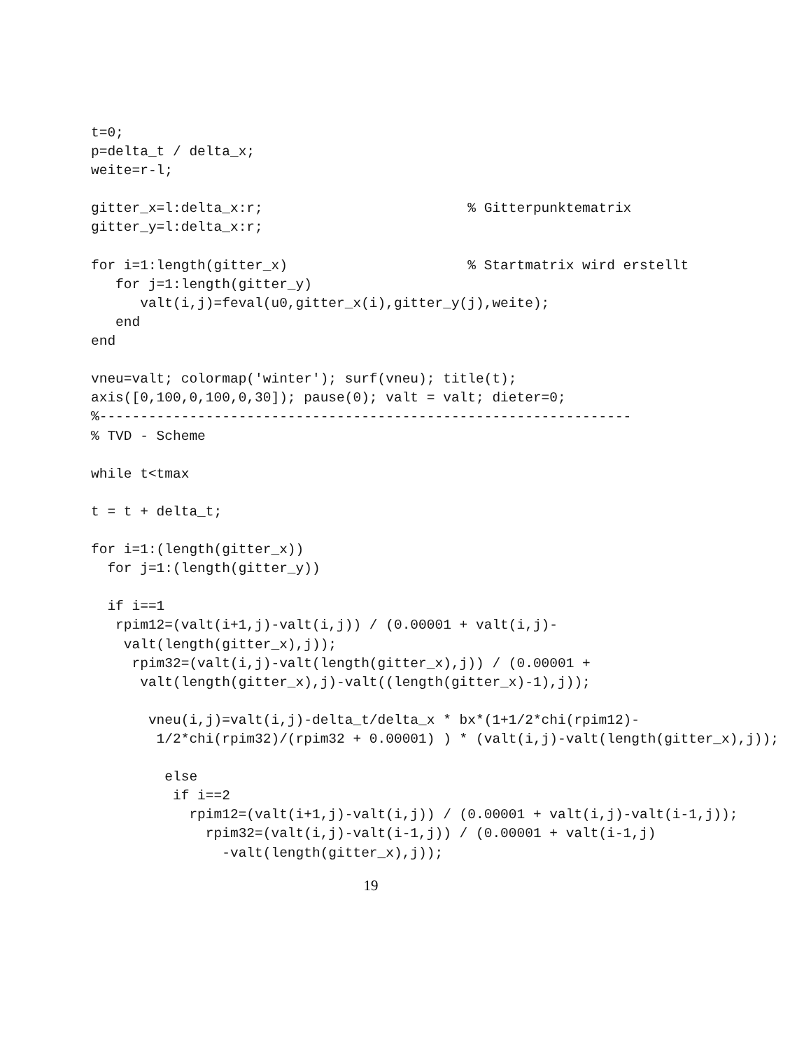t=0;
p=delta_t / delta_x;
weite=r-l;

gitter_x=l:delta_x:r;                         % Gitterpunktematrix
gitter_y=l:delta_x:r;

for i=1:length(gitter_x)                      % Startmatrix wird erstellt
   for j=1:length(gitter_y)
      valt(i,j)=feval(u0,gitter_x(i),gitter_y(j),weite);
   end
end

vneu=valt; colormap('winter'); surf(vneu); title(t);
axis([0,100,0,100,0,30]); pause(0); valt = valt; dieter=0;
%-----------------------------------------------------------------
% TVD - Scheme

while t<tmax

t = t + delta_t;

for i=1:(length(gitter_x))
  for j=1:(length(gitter_y))

  if i==1
   rpim12=(valt(i+1,j)-valt(i,j)) / (0.00001 + valt(i,j)-
    valt(length(gitter_x),j));
     rpim32=(valt(i,j)-valt(length(gitter_x),j)) / (0.00001 +
      valt(length(gitter_x),j)-valt((length(gitter_x)-1),j));

       vneu(i,j)=valt(i,j)-delta_t/delta_x * bx*(1+1/2*chi(rpim12)-
        1/2*chi(rpim32)/(rpim32 + 0.00001) ) * (valt(i,j)-valt(length(gitter_x),j));

         else
          if i==2
            rpim12=(valt(i+1,j)-valt(i,j)) / (0.00001 + valt(i,j)-valt(i-1,j));
              rpim32=(valt(i,j)-valt(i-1,j)) / (0.00001 + valt(i-1,j)
                -valt(length(gitter_x),j));
19